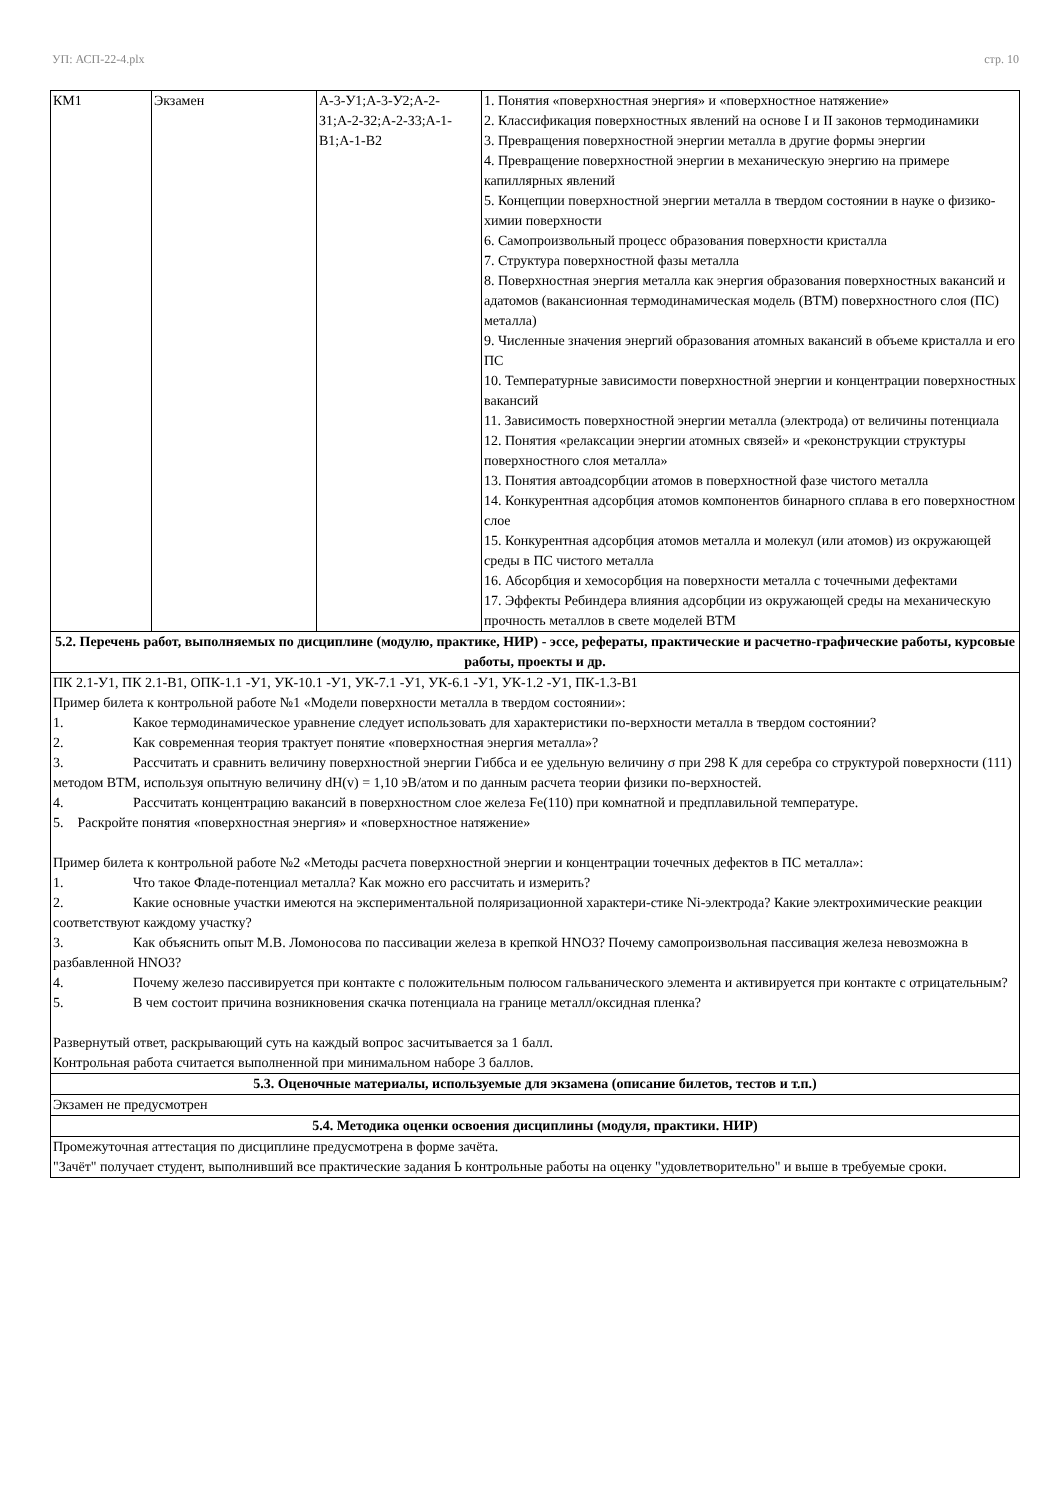УП: АСП-22-4.plx стр. 10
| КМ1 | Экзамен | А-3-У1;А-3-У2;А-2-З1;А-2-З2;А-2-З3;А-1-В1;А-1-В2 | 1. Понятия «поверхностная энергия» и «поверхностное натяжение» 2. Классификация поверхностных явлений на основе I и II законов термодинамики 3. Превращения поверхностной энергии металла в другие формы энергии 4. Превращение поверхностной энергии в механическую энергию на примере капиллярных явлений 5. Концепции поверхностной энергии металла в твердом состоянии в науке о физико-химии поверхности 6. Самопроизвольный процесс образования поверхности кристалла 7. Структура поверхностной фазы металла 8. Поверхностная энергия металла как энергия образования поверхностных вакансий и адатомов (вакансионная термодинамическая модель (ВТМ) поверхностного слоя (ПС) металла) 9. Численные значения энергий образования атомных вакансий в объеме кристалла и его ПС 10. Температурные зависимости поверхностной энергии и концентрации поверхностных вакансий 11. Зависимость поверхностной энергии металла (электрода) от величины потенциала 12. Понятия «релаксации энергии атомных связей» и «реконструкции структуры поверхностного слоя металла» 13. Понятия автоадсорбции атомов в поверхностной фазе чистого металла 14. Конкурентная адсорбция атомов компонентов бинарного сплава в его поверхностном слое 15. Конкурентная адсорбция атомов металла и молекул (или атомов) из окружающей среды в ПС чистого металла 16. Абсорбция и хемосорбция на поверхности металла с точечными дефектами 17. Эффекты Ребиндера влияния адсорбции из окружающей среды на механическую прочность металлов в свете моделей ВТМ |
| 5.2. Перечень работ, выполняемых по дисциплине (модулю, практике, НИР) - эссе, рефераты, практические и расчетно-графические работы, курсовые работы, проекты и др. | | | |
| ПК 2.1-У1, ПК 2.1-В1, ОПК-1.1 -У1, УК-10.1 -У1, УК-7.1 -У1, УК-6.1 -У1, УК-1.2 -У1, ПК-1.3-В1 Пример билета к контрольной работе №1 «Модели поверхности металла в твердом состоянии»: 1. Какое термодинамическое уравнение следует использовать для характеристики по-верхности металла в твердом состоянии? 2. Как современная теория трактует понятие «поверхностная энергия металла»? 3. Рассчитать и сравнить величину поверхностной энергии Гиббса и ее удельную величину σ при 298 К для серебра со структурой поверхности (111) методом ВТМ, используя опытную величину dH(v) = 1,10 эВ/атом и по данным расчета теории физики по-верхностей. 4. Рассчитать концентрацию вакансий в поверхностном слое железа Fe(110) при комнатной и предплавильной температуре. 5. Раскройте понятия «поверхностная энергия» и «поверхностное натяжение» Пример билета к контрольной работе №2 «Методы расчета поверхностной энергии и концентрации точечных дефектов в ПС металла»: 1. Что такое Фладе-потенциал металла? Как можно его рассчитать и измерить? 2. Какие основные участки имеются на экспериментальной поляризационной характери-стике Ni-электрода? Какие электрохимические реакции соответствуют каждому участку? 3. Как объяснить опыт М.В. Ломоносова по пассивации железа в крепкой HNO3? Почему самопроизвольная пассивация железа невозможна в разбавленной HNO3? 4. Почему железо пассивируется при контакте с положительным полюсом гальванического элемента и активируется при контакте с отрицательным? 5. В чем состоит причина возникновения скачка потенциала на границе металл/оксидная пленка? Развернутый ответ, раскрывающий суть на каждый вопрос засчитывается за 1 балл. Контрольная работа считается выполненной при минимальном наборе 3 баллов. | | | |
| 5.3. Оценочные материалы, используемые для экзамена (описание билетов, тестов и т.п.) | | | |
| Экзамен не предусмотрен | | | |
| 5.4. Методика оценки освоения дисциплины (модуля, практики. НИР) | | | |
| Промежуточная аттестация по дисциплине предусмотрена в форме зачёта. "Зачёт" получает студент, выполнивший все практические задания Ь контрольные работы на оценку "удовлетворительно" и выше в требуемые сроки. | | | |